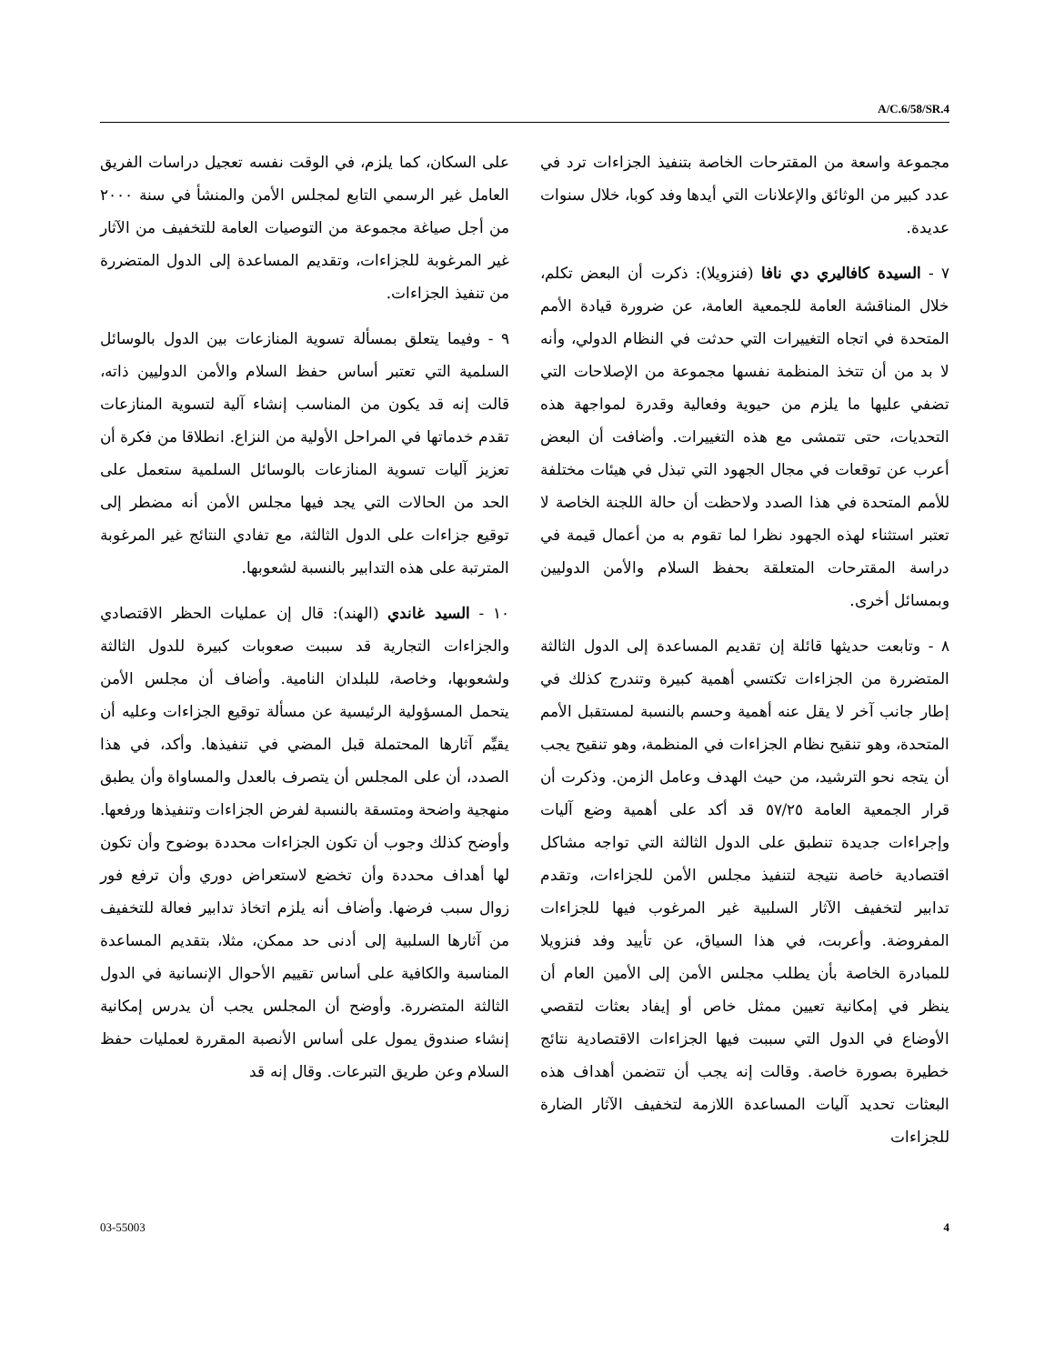A/C.6/58/SR.4
مجموعة واسعة من المقترحات الخاصة بتنفيذ الجزاءات ترد في عدد كبير من الوثائق والإعلانات التي أيدها وفد كوبا، خلال سنوات عديدة.
٧ - السيدة كافاليري دي نافا (فنزويلا): ذكرت أن البعض تكلم، خلال المناقشة العامة للجمعية العامة، عن ضرورة قيادة الأمم المتحدة في اتجاه التغييرات التي حدثت في النظام الدولي، وأنه لا بد من أن تتخذ المنظمة نفسها مجموعة من الإصلاحات التي تضفي عليها ما يلزم من حيوية وفعالية وقدرة لمواجهة هذه التحديات، حتى تتمشى مع هذه التغييرات. وأضافت أن البعض أعرب عن توقعات في مجال الجهود التي تبذل في هيئات مختلفة للأمم المتحدة في هذا الصدد ولاحظت أن حالة اللجنة الخاصة لا تعتبر استثناء لهذه الجهود نظرا لما تقوم به من أعمال قيمة في دراسة المقترحات المتعلقة بحفظ السلام والأمن الدوليين وبمسائل أخرى.
٨ - وتابعت حديثها قائلة إن تقديم المساعدة إلى الدول الثالثة المتضررة من الجزاءات تكتسي أهمية كبيرة وتندرج كذلك في إطار جانب آخر لا يقل عنه أهمية وحسم بالنسبة لمستقبل الأمم المتحدة، وهو تنقيح نظام الجزاءات في المنظمة، وهو تنقيح يجب أن يتجه نحو الترشيد، من حيث الهدف وعامل الزمن. وذكرت أن قرار الجمعية العامة ٥٧/٢٥ قد أكد على أهمية وضع آليات وإجراءات جديدة تنطبق على الدول الثالثة التي تواجه مشاكل اقتصادية خاصة نتيجة لتنفيذ مجلس الأمن للجزاءات، وتقدم تدابير لتخفيف الآثار السلبية غير المرغوب فيها للجزاءات المفروضة. وأعربت، في هذا السياق، عن تأييد وفد فنزويلا للمبادرة الخاصة بأن يطلب مجلس الأمن إلى الأمين العام أن ينظر في إمكانية تعيين ممثل خاص أو إيفاد بعثات لتقصي الأوضاع في الدول التي سببت فيها الجزاءات الاقتصادية نتائج خطيرة بصورة خاصة. وقالت إنه يجب أن تتضمن أهداف هذه البعثات تحديد آليات المساعدة اللازمة لتخفيف الآثار الضارة للجزاءات
على السكان، كما يلزم، في الوقت نفسه تعجيل دراسات الفريق العامل غير الرسمي التابع لمجلس الأمن والمنشأ في سنة ٢٠٠٠ من أجل صياغة مجموعة من التوصيات العامة للتخفيف من الآثار غير المرغوبة للجزاءات، وتقديم المساعدة إلى الدول المتضررة من تنفيذ الجزاءات.
٩ - وفيما يتعلق بمسألة تسوية المنازعات بين الدول بالوسائل السلمية التي تعتبر أساس حفظ السلام والأمن الدوليين ذاته، قالت إنه قد يكون من المناسب إنشاء آلية لتسوية المنازعات تقدم خدماتها في المراحل الأولية من النزاع. انطلاقا من فكرة أن تعزيز آليات تسوية المنازعات بالوسائل السلمية ستعمل على الحد من الحالات التي يجد فيها مجلس الأمن أنه مضطر إلى توقيع جزاءات على الدول الثالثة، مع تفادي النتائج غير المرغوبة المترتبة على هذه التدابير بالنسبة لشعوبها.
١٠ - السيد غاندي (الهند): قال إن عمليات الحظر الاقتصادي والجزاءات التجارية قد سببت صعوبات كبيرة للدول الثالثة ولشعوبها، وخاصة، للبلدان النامية. وأضاف أن مجلس الأمن يتحمل المسؤولية الرئيسية عن مسألة توقيع الجزاءات وعليه أن يقيِّم آثارها المحتملة قبل المضي في تنفيذها. وأكد، في هذا الصدد، أن على المجلس أن يتصرف بالعدل والمساواة وأن يطبق منهجية واضحة ومتسقة بالنسبة لفرض الجزاءات وتنفيذها ورفعها. وأوضح كذلك وجوب أن تكون الجزاءات محددة بوضوح وأن تكون لها أهداف محددة وأن تخضع لاستعراض دوري وأن ترفع فور زوال سبب فرضها. وأضاف أنه يلزم اتخاذ تدابير فعالة للتخفيف من آثارها السلبية إلى أدنى حد ممكن، مثلا، بتقديم المساعدة المناسبة والكافية على أساس تقييم الأحوال الإنسانية في الدول الثالثة المتضررة. وأوضح أن المجلس يجب أن يدرس إمكانية إنشاء صندوق يمول على أساس الأنصبة المقررة لعمليات حفظ السلام وعن طريق التبرعات. وقال إنه قد
03-55003 4